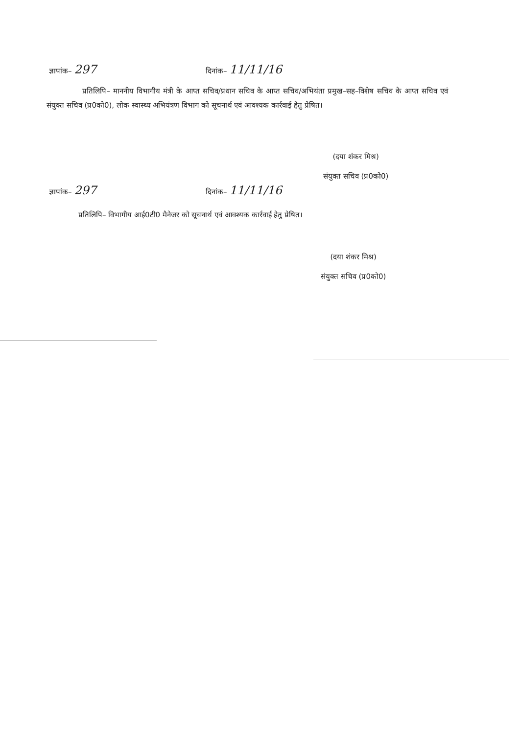ज्ञापांक– 297
दिनांक– 11/11/16
प्रतिलिपि– माननीय विभागीय मंत्री के आप्त सचिव/प्रधान सचिव के आप्त सचिव/अभियंता प्रमुख–सह–विशेष सचिव के आप्त सचिव एवं संयुक्त सचिव (प्र0को0), लोक स्वास्थ्य अभियंत्रण विभाग को सूचनार्थ एवं आवश्यक कार्रवाई हेतु प्रेषित।
(दया शंकर मिश्र)
संयुक्त सचिव (प्र0को0)
ज्ञापांक– 297
दिनांक– 11/11/16
प्रतिलिपि– विभागीय आई0टी0 मैनेजर को सूचनार्थ एवं आवश्यक कार्रवाई हेतु प्रेषित।
(दया शंकर मिश्र)
संयुक्त सचिव (प्र0को0)